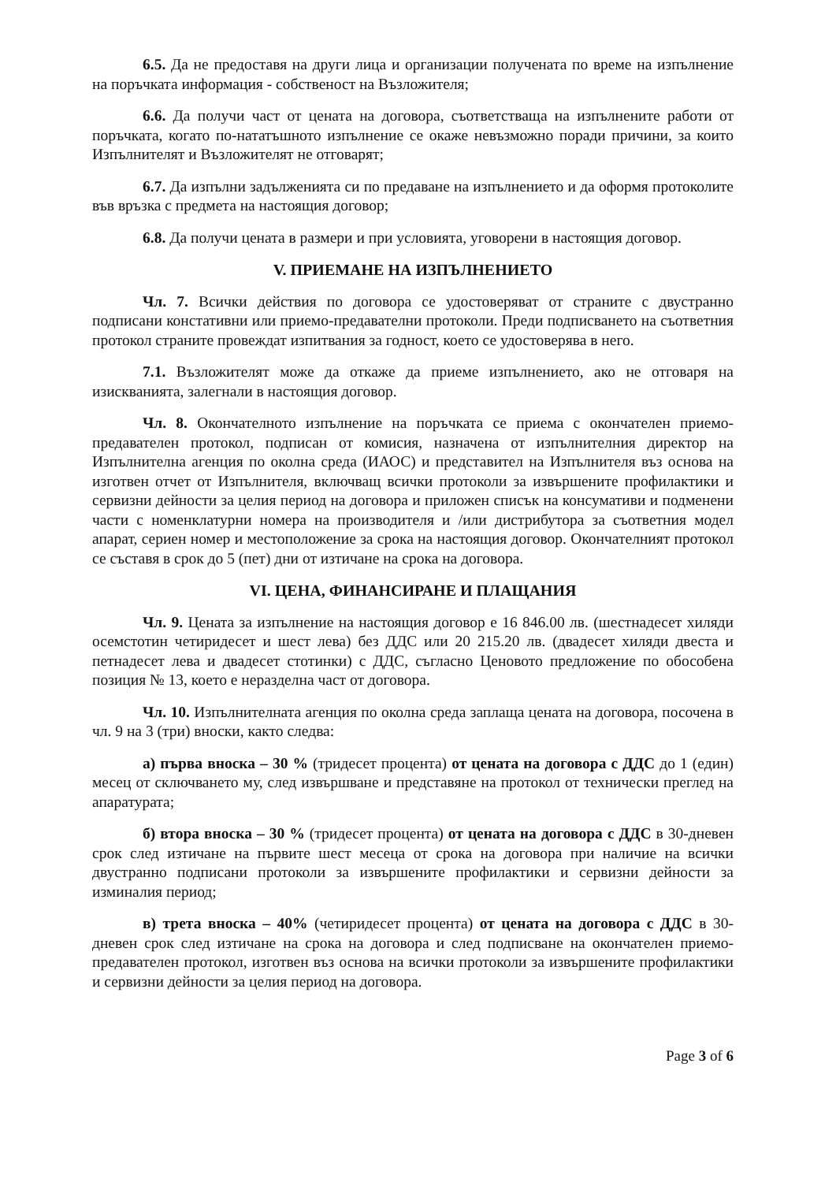6.5. Да не предоставя на други лица и организации получената по време на изпълнение на поръчката информация - собственост на Възложителя;
6.6. Да получи част от цената на договора, съответстваща на изпълнените работи от поръчката, когато по-нататъшното изпълнение се окаже невъзможно поради причини, за които Изпълнителят и Възложителят не отговарят;
6.7. Да изпълни задълженията си по предаване на изпълнението и да оформя протоколите във връзка с предмета на настоящия договор;
6.8. Да получи цената в размери и при условията, уговорени в настоящия договор.
V. ПРИЕМАНЕ НА ИЗПЪЛНЕНИЕТО
Чл. 7. Всички действия по договора се удостоверяват от страните с двустранно подписани констативни или приемо-предавателни протоколи. Преди подписването на съответния протокол страните провеждат изпитвания за годност, което се удостоверява в него.
7.1. Възложителят може да откаже да приеме изпълнението, ако не отговаря на изискванията, залегнали в настоящия договор.
Чл. 8. Окончателното изпълнение на поръчката се приема с окончателен приемо-предавателен протокол, подписан от комисия, назначена от изпълнителния директор на Изпълнителна агенция по околна среда (ИАОС) и представител на Изпълнителя въз основа на изготвен отчет от Изпълнителя, включващ всички протоколи за извършените профилактики и сервизни дейности за целия период на договора и приложен списък на консумативи и подменени части с номенклатурни номера на производителя и /или дистрибутора за съответния модел апарат, сериен номер и местоположение за срока на настоящия договор. Окончателният протокол се съставя в срок до 5 (пет) дни от изтичане на срока на договора.
VI. ЦЕНА, ФИНАНСИРАНЕ И ПЛАЩАНИЯ
Чл. 9. Цената за изпълнение на настоящия договор е 16 846.00 лв. (шестнадесет хиляди осемстотин четиридесет и шест лева) без ДДС или 20 215.20 лв. (двадесет хиляди двеста и петнадесет лева и двадесет стотинки) с ДДС, съгласно Ценовото предложение по обособена позиция № 13, което е неразделна част от договора.
Чл. 10. Изпълнителната агенция по околна среда заплаща цената на договора, посочена в чл. 9 на 3 (три) вноски, както следва:
а) първа вноска – 30 % (тридесет процента) от цената на договора с ДДС до 1 (един) месец от сключването му, след извършване и представяне на протокол от технически преглед на апаратурата;
б) втора вноска – 30 % (тридесет процента) от цената на договора с ДДС в 30-дневен срок след изтичане на първите шест месеца от срока на договора при наличие на всички двустранно подписани протоколи за извършените профилактики и сервизни дейности за изминалия период;
в) трета вноска – 40% (четиридесет процента) от цената на договора с ДДС в 30-дневен срок след изтичане на срока на договора и след подписване на окончателен приемо-предавателен протокол, изготвен въз основа на всички протоколи за извършените профилактики и сервизни дейности за целия период на договора.
Page 3 of 6